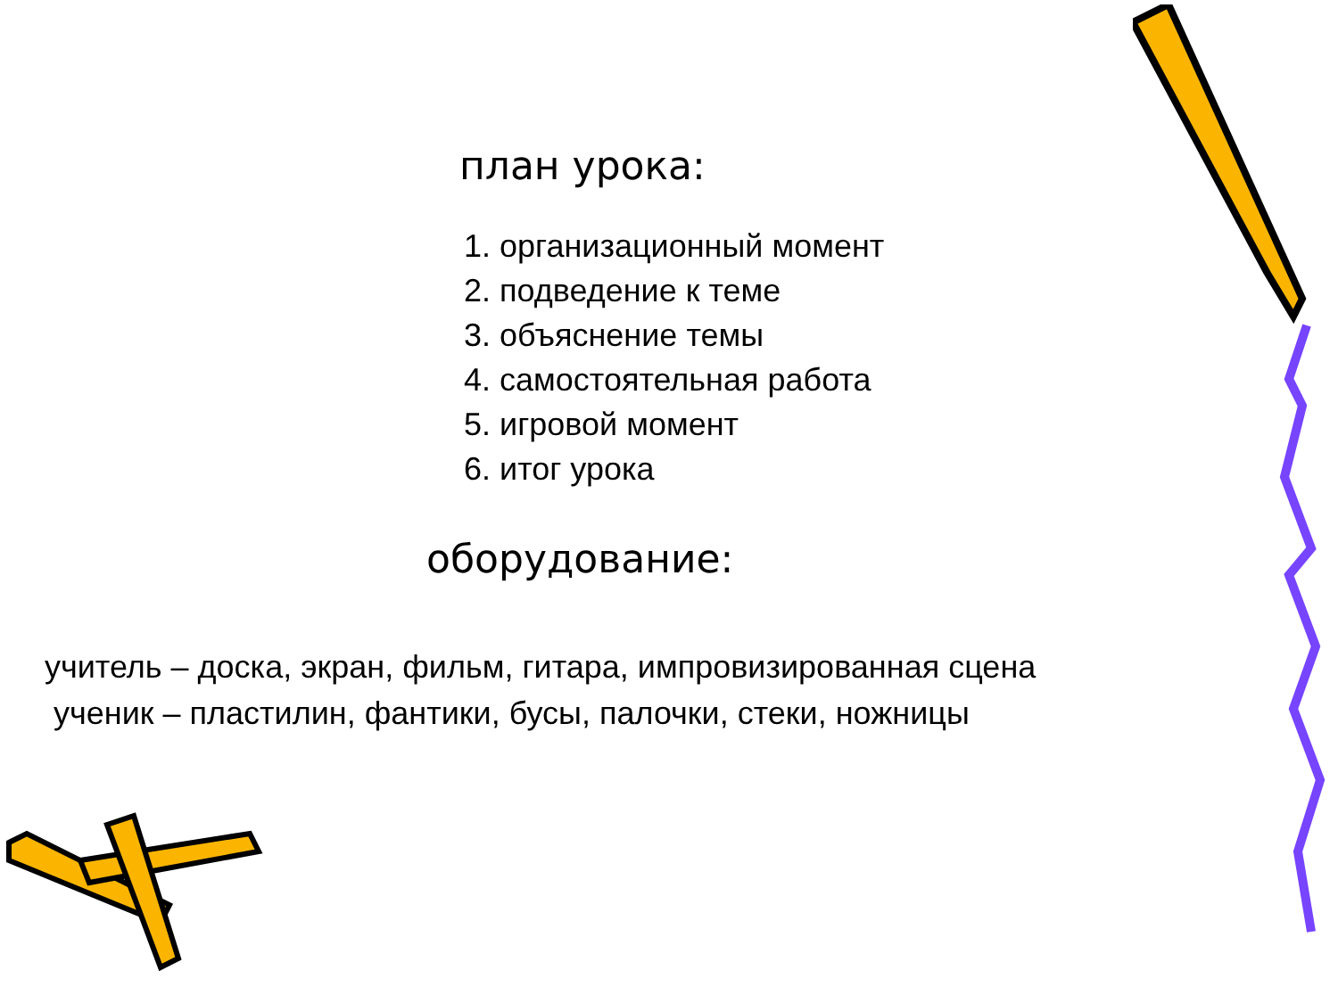план урока:
1. организационный момент
2. подведение к теме
3. объяснение темы
4. самостоятельная работа
5. игровой момент
6. итог урока
оборудование:
учитель – доска, экран, фильм, гитара, импровизированная сцена
ученик – пластилин, фантики, бусы, палочки, стеки, ножницы